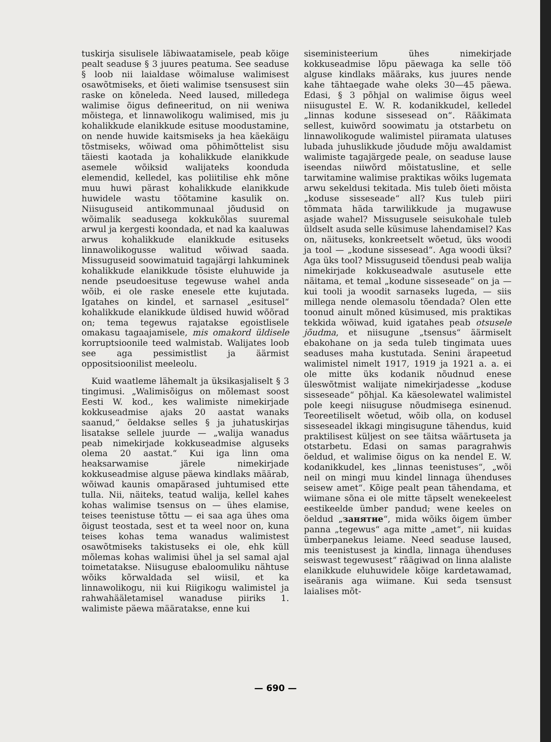tuskirja sisulisele läbiwaatamisele, peab kõige pealt seaduse § 3 juures peatuma. See seaduse § loob nii laialdase wõimaluse walimisest osawõtmiseks, et õieti walimise tsensusest siin raske on kõneleda. Need laused, milledega walimise õigus defineeritud, on nii weniwa mõistega, et linnawolikogu walimised, mis ju kohalikkude elanikkude esituse moodustamine, on nende huwide kaitsmiseks ja hea käekäigu tõstmiseks, wõiwad oma põhimõttelist sisu täiesti kaotada ja kohalikkude elanikkude asemele wõiksid walijateks koonduda elemendid, kelledel, kas poliitilise ehk mõne muu huwi pärast kohalikkude elanikkude huwidele wastu töötamine kasulik on. Niisuguseid antikommunaal jõudusid on wõimalik seadusega kokkukõlas suuremal arwul ja kergesti koondada, et nad ka kaaluwas arwus kohalikkude elanikkude esituseks linnawolikogusse walitud wõiwad saada. Missuguseid soowimatuid tagajärgi lahkuminek kohalikkude elanikkude tõsiste eluhuwide ja nende pseudoesituse tegewuse wahel anda wõib, ei ole raske enesele ette kujutada. Igatahes on kindel, et sarnasel „esitusel“ kohalikkude elanikkude üldised huwid wõõrad on; tema tegewus rajatakse egoistlisele omakasu tagaajamisele, mis omakord üldisele korruptsioonile teed walmistab. Walijates loob see aga pessimistlist ja äärmist oppositsioonilist meeleolu.
Kuid waatleme lähemalt ja üksikasjaliselt § 3 tingimusi. „Walimisõigus on mõlemast soost Eesti W. kod., kes walimiste nimekirjade kokkuseadmise ajaks 20 aastat wanaks saanud,“ öeldakse selles § ja juhatuskirjas lisatakse sellele juurde — „walija wanadus peab nimekirjade kokkuseadmise alguseks olema 20 aastat.“ Kui iga linn oma heaksarwamise järele nimekirjade kokkuseadmise alguse päewa kindlaks määrab, wõiwad kaunis omapärased juhtumised ette tulla. Nii, näiteks, teatud walija, kellel kahes kohas walimise tsensus on — ühes elamise, teises teenistuse tõttu — ei saa aga ühes oma õigust teostada, sest et ta weel noor on, kuna teises kohas tema wanadus walimistest osawõtmiseks takistuseks ei ole, ehk küll mõlemas kohas walimisi ühel ja sel samal ajal toimetatakse. Niisuguse ebaloomuliku nähtuse wõiks kõrwaldada sel wiisil, et ka linnawolikogu, nii kui Riigikogu walimistel ja rahwahääletamisel wanaduse piiriks 1. walimiste päewa määratakse, enne kui
siseministeerium ühes nimekirjade kokkuseadmise lõpu päewaga ka selle töö alguse kindlaks määraks, kus juures nende kahe tähtaegade wahe oleks 30—45 päewa. Edasi, § 3 põhjal on walimise õigus weel niisugustel E. W. R. kodanikkudel, kelledel „linnas kodune sissesead on“. Rääkimata sellest, kuiwõrd soowimatu ja otstarbetu on linnawolikogude walimistel piiramata ulatuses lubada juhuslikkude jõudude mõju awaldamist walimiste tagajärgede peale, on seaduse lause iseendas niiwõrd mõistatusline, et selle tarwitamine walimise praktikas wõiks lugemata arwu sekeldusi tekitada. Mis tuleb õieti mõista „koduse sisseseade“ all? Kus tuleb piiri tõmmata häda tarwilikkude ja mugawuse asjade wahel? Missugusele seisukohale tuleb üldselt asuda selle küsimuse lahendamisel? Kas on, näituseks, konkreetselt wõetud, üks woodi ja tool — „kodune sissesead“. Aga woodi üksi? Aga üks tool? Missuguseid tõendusi peab walija nimekirjade kokkuseadwale asutusele ette näitama, et temal „kodune sisseseade“ on ja — kui tooli ja woodit sarnaseks lugeda, — siis millega nende olemasolu tõendada? Olen ette toonud ainult mõned küsimused, mis praktikas tekkida wõiwad, kuid igatahes peab otsusele jõudma, et niisugune „tsensus“ äärmiselt ebakohane on ja seda tuleb tingimata uues seaduses maha kustutada. Senini ärapeetud walimistel nimelt 1917, 1919 ja 1921 a. a. ei ole mitte üks kodanik nõudnud enese üleswõtmist walijate nimekirjadesse „koduse sisseseade“ põhjal. Ka käesolewatel walimistel pole keegi niisuguse nõudmisega esinenud. Teoreetiliselt wõetud, wõib olla, on kodusel sisseseadel ikkagi mingisugune tähendus, kuid praktilisest küljest on see täitsa wäärtuseta ja otstarbetu. Edasi on samas paragrahwis öeldud, et walimise õigus on ka nendel E. W. kodanikkudel, kes „linnas teenistuses“, „wõi neil on mingi muu kindel linnaga ühenduses seisew amet“. Kõige pealt pean tähendama, et wiimane sõna ei ole mitte täpselt wenekeelest eestikeelde ümber pandud; wene keeles on öeldud „занятие“, mida wõiks õigem ümber panna „tegewus“ aga mitte „amet“, nii kuidas ümberpanekus leiame. Need seaduse laused, mis teenistusest ja kindla, linnaga ühenduses seiswast tegewusest“ räägiwad on linna alaliste elanikkude eluhuwidele kõige kardetawamad, iseäranis aga wiimane. Kui seda tsensust laialises mõt-
— 690 —